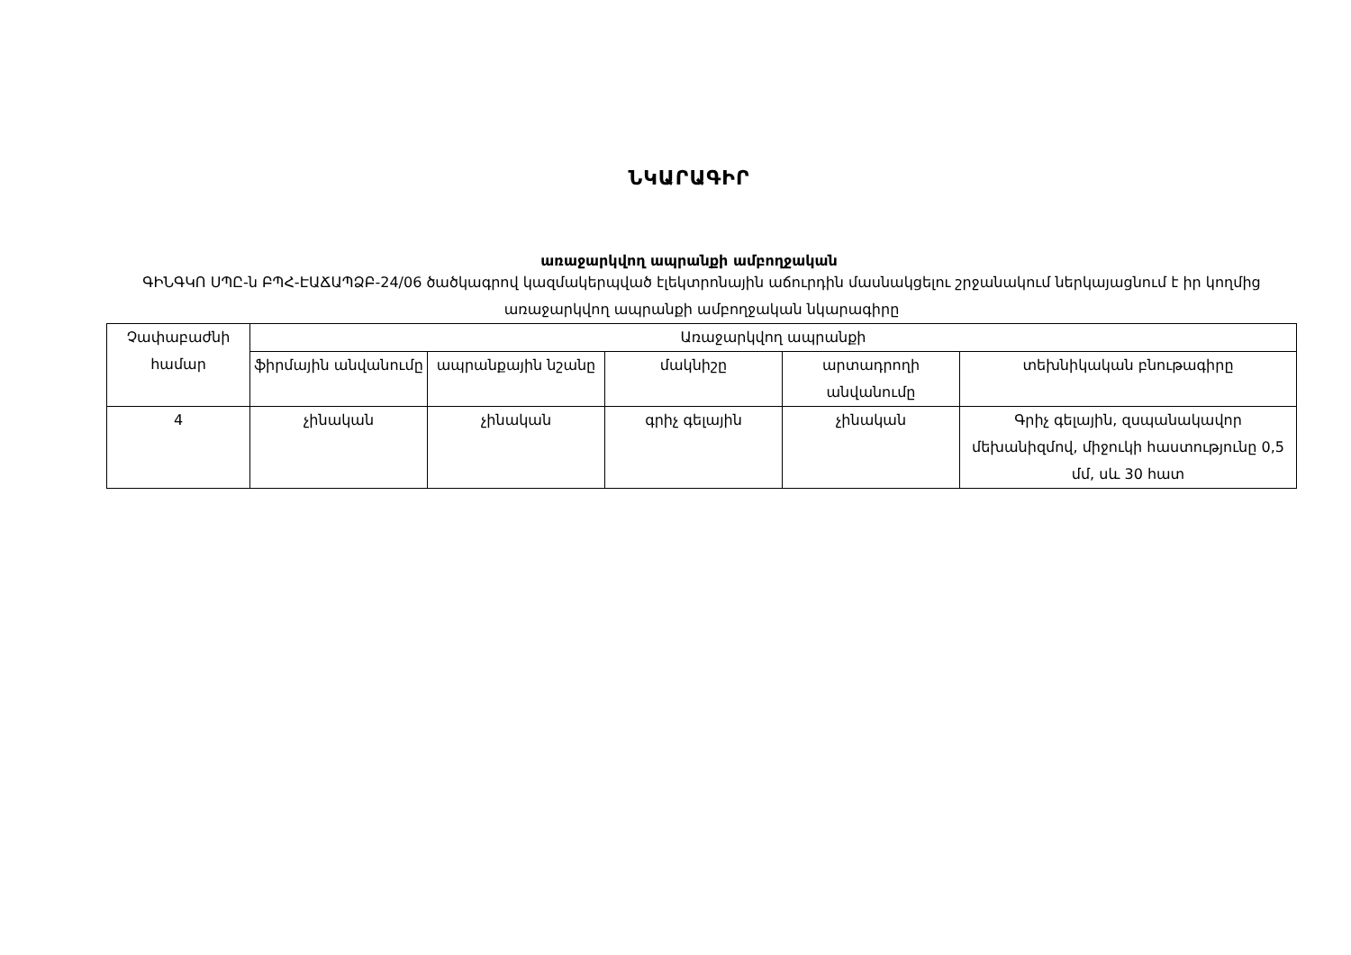ՆԿԱՐԱԳԻՐ
առաջարկվող ապրանքի ամբողջական
ԳԻՆԳԿՈ ՍՊԸ-ն ԲՊՀ-ԷԱՃԱՊՁԲ-24/06 ծածկագրով կազմակերպված էլեկտրոնային աճուրդին մասնակցելու շրջանակում ներկայացնում է իր կողմից առաջարկվող ապրանքի ամբողջական նկարագիրը
| Չափաբաժնի համար | Առաջարկվող ապրանքի | | | | |
| --- | --- | --- | --- | --- | --- |
| | ֆիրմային անվանումը | ապրանքային նշանը | մակնիշը | արտադրողի անվանումը | տեխնիկական բնութագիրը |
| 4 | չինական | չինական | գրիչ գելային | չինական | Գրիչ գելային, զսպանակավոր մեխանիզմով, միջուկի հաստությունը 0,5 մմ, սև 30 հատ |